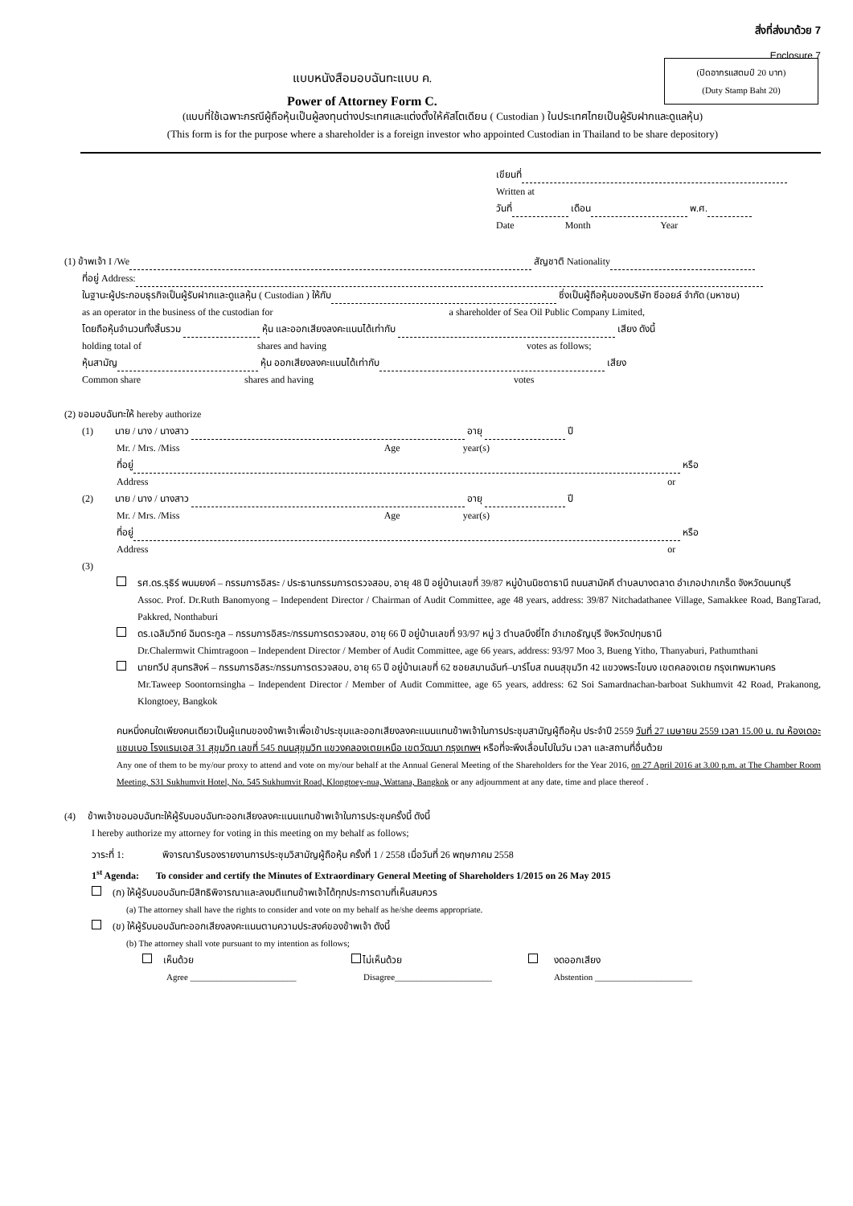สิ่งที่ส่งมาด้วย 7
Enclosure 7
(ปิดอากรแสตมป์ 20 บาท)
(Duty Stamp Baht 20)
แบบหนังสือมอบฉันทะแบบ ค.
Power of Attorney Form C.
(แบบที่ใช้เฉพาะกรณีผู้ถือหุ้นเป็นผู้ลงทุนต่างประเทศและแต่งตั้งให้คัสโตเดียน ( Custodian ) ในประเทศไทยเป็นผู้รับฝากและดูแลหุ้น)
(This form is for the purpose where a shareholder is a foreign investor who appointed Custodian in Thailand to be share depository)
เขียนที่
Written at
วันที่ เดือน พ.ศ.
Date Month Year
(1) ข้าพเจ้า I /We สัญชาติ Nationality
ที่อยู่ Address:
ในฐานะผู้ประกอบธุรกิจเป็นผู้รับฝากและดูแลหุ้น ( Custodian ) ให้กับ ซึ่งเป็นผู้ถือหุ้นของบริษัท ซีออยล์ จำกัด (มหาชน)
as an operator in the business of the custodian for a shareholder of Sea Oil Public Company Limited,
โดยถือหุ้นจำนวนทั้งสิ้นรวม หุ้น และออกเสียงลงคะแนนได้เท่ากับ เสียง ดังนี้
holding total of shares and having votes as follows;
หุ้นสามัญ หุ้น ออกเสียงลงคะแนนได้เท่ากับ เสียง
Common share shares and having votes
(2) ขอมอบฉันทะให้ hereby authorize
(1) นาย / นาง / นางสาว อายุ ปี
Mr. / Mrs. /Miss Age year(s)
ที่อยู่ หรือ
Address or
(2) นาย / นาง / นางสาว อายุ ปี
Mr. / Mrs. /Miss Age year(s)
ที่อยู่ หรือ
Address or
(3)
รศ.ดร.รุธิร์ พนมยงค์ – กรรมการอิสระ / ประธานกรรมการตรวจสอบ, อายุ 48 ปี อยู่บ้านเลขที่ 39/87 หมู่บ้านนิชดาธานี ถนนสามัคคี ตำบลบางตลาด อำเภอปากเกร็ด จังหวัดนนทบุรี
Assoc. Prof. Dr.Ruth Banomyong – Independent Director / Chairman of Audit Committee, age 48 years, address: 39/87 Nitchadathanee Village, Samakkee Road, BangTarad, Pakkred, Nonthaburi
ดร.เฉลิมวิทย์ ฉิมตระกูล – กรรมการอิสระ/กรรมการตรวจสอบ, อายุ 66 ปี อยู่บ้านเลขที่ 93/97 หมู่ 3 ตำบลบึงยี่โถ อำเภอธัญบุรี จังหวัดปทุมธานี
Dr.Chalermwit Chimtragoon – Independent Director / Member of Audit Committee, age 66 years, address: 93/97 Moo 3, Bueng Yitho, Thanyaburi, Pathumthani
นายทวีป สุนทรสิงห์ – กรรมการอิสระ/กรรมการตรวจสอบ, อายุ 65 ปี อยู่บ้านเลขที่ 62 ซอยสมานฉันท์–บาร์โบส ถนนสุขุมวิท 42 แขวงพระโขนง เขตคลองเตย กรุงเทพมหานคร
Mr.Taweep Soontornsingha – Independent Director / Member of Audit Committee, age 65 years, address: 62 Soi Samardnachan-barboat Sukhumvit 42 Road, Prakanong, Klongtoey, Bangkok
คนหนึ่งคนใดเพียงคนเดียวเป็นผู้แทนของข้าพเจ้าเพื่อเข้าประชุมและออกเสียงลงคะแนนแทนข้าพเจ้าในการประชุมสามัญผู้ถือหุ้น ประจำปี 2559 วันที่ 27 เมษายน 2559 เวลา 15.00 น. ณ ห้องเดอะแชมเบอ โรงแรมเอส 31 สุขุมวิท เลขที่ 545 ถนนสุขุมวิท แขวงคลองเตยเหนือ เขตวัฒนา กรุงเทพฯ หรือที่จะพึงเลื่อนไปในวัน เวลา และสถานที่อื่นด้วย
Any one of them to be my/our proxy to attend and vote on my/our behalf at the Annual General Meeting of the Shareholders for the Year 2016, on 27 April 2016 at 3.00 p.m. at The Chamber Room Meeting, S31 Sukhumvit Hotel, No. 545 Sukhumvit Road, Klongtoey-nua, Wattana, Bangkok or any adjournment at any date, time and place thereof .
(4) ข้าพเจ้าขอมอบฉันทะให้ผู้รับมอบฉันทะออกเสียงลงคะแนนแทนข้าพเจ้าในการประชุมครั้งนี้ ดังนี้
I hereby authorize my attorney for voting in this meeting on my behalf as follows;
วาระที่ 1: พิจารณารับรองรายงานการประชุมวิสามัญผู้ถือหุ้น ครั้งที่ 1 / 2558 เมื่อวันที่ 26 พฤษภาคม 2558
1<sup>st</sup> Agenda: To consider and certify the Minutes of Extraordinary General Meeting of Shareholders 1/2015 on 26 May 2015
(ก) ให้ผู้รับมอบฉันทะมีสิทธิพิจารณาและลงมติแทนข้าพเจ้าได้ทุกประการตามที่เห็นสมควร
(a) The attorney shall have the rights to consider and vote on my behalf as he/she deems appropriate.
(ข) ให้ผู้รับมอบฉันทะออกเสียงลงคะแนนตามความประสงค์ของข้าพเจ้า ดังนี้
(b) The attorney shall vote pursuant to my intention as follows;
เห็นด้วย
Agree ________________________
ไม่เห็นด้วย
Disagree______________________
งดออกเสียง
Abstention ______________________